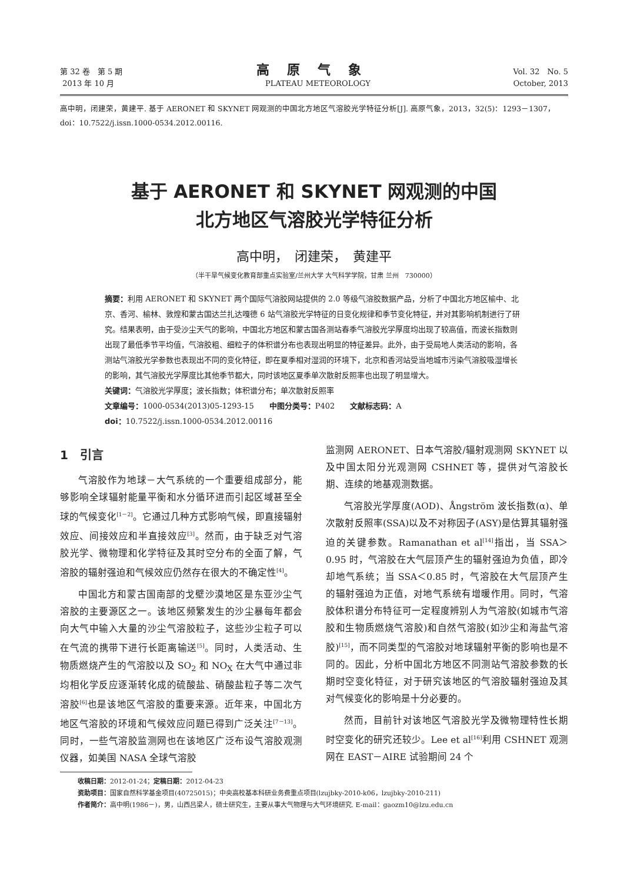第 32 卷　第 5 期
2013 年 10 月
高原气象
PLATEAU METEOROLOGY
Vol. 32　No. 5
October, 2013
高中明，闭建荣，黄建平. 基于 AERONET 和 SKYNET 网观测的中国北方地区气溶胶光学特征分析[J]. 高原气象，2013，32(5)：1293－1307，doi：10.7522/j.issn.1000-0534.2012.00116.
基于 AERONET 和 SKYNET 网观测的中国
北方地区气溶胶光学特征分析
高中明，　闭建荣，　黄建平
（半干旱气候变化教育部重点实验室/兰州大学 大气科学学院，甘肃 兰州　730000）
摘要：利用 AERONET 和 SKYNET 两个国际气溶胶网站提供的 2.0 等级气溶胶数据产品，分析了中国北方地区榆中、北京、香河、榆林、敦煌和蒙古国达兰扎达嘎德 6 站气溶胶光学特征的日变化规律和季节变化特征，并对其影响机制进行了研究。结果表明，由于受沙尘天气的影响，中国北方地区和蒙古国各测站春季气溶胶光学厚度均出现了较高值，而波长指数则出现了最低季节平均值，气溶胶粗、细粒子的体积谱分布也表现出明显的特征差异。此外，由于受局地人类活动的影响，各测站气溶胶光学参数也表现出不同的变化特征，即在夏季相对湿润的环境下，北京和香河站受当地城市污染气溶胶吸湿增长的影响，其气溶胶光学厚度比其他季节都大，同时该地区夏季单次散射反照率也出现了明显增大。
关键词：气溶胶光学厚度；波长指数；体积谱分布；单次散射反照率
文章编号：1000-0534(2013)05-1293-15　　中图分类号：P402　　文献标志码：A
doi：10.7522/j.issn.1000-0534.2012.00116
1　引言
气溶胶作为地球－大气系统的一个重要组成部分，能够影响全球辐射能量平衡和水分循环进而引起区域甚至全球的气候变化<sup>[1－2]</sup>。它通过几种方式影响气候，即直接辐射效应、间接效应和半直接效应<sup>[3]</sup>。然而，由于缺乏对气溶胶光学、微物理和化学特征及其时空分布的全面了解，气溶胶的辐射强迫和气候效应仍然存在很大的不确定性<sup>[4]</sup>。
中国北方和蒙古国南部的戈壁沙漠地区是东亚沙尘气溶胶的主要源区之一。该地区频繁发生的沙尘暴每年都会向大气中输入大量的沙尘气溶胶粒子，这些沙尘粒子可以在气流的携带下进行长距离输送<sup>[5]</sup>。同时，人类活动、生物质燃烧产生的气溶胶以及 SO<sub>2</sub> 和 NO<sub>X</sub> 在大气中通过非均相化学反应逐渐转化成的硫酸盐、硝酸盐粒子等二次气溶胶<sup>[6]</sup>也是该地区气溶胶的重要来源。近年来，中国北方地区气溶胶的环境和气候效应问题已得到广泛关注<sup>[7－13]</sup>。同时，一些气溶胶监测网也在该地区广泛布设气溶胶观测仪器，如美国 NASA 全球气溶胶
监测网 AERONET、日本气溶胶/辐射观测网 SKYNET 以及中国太阳分光观测网 CSHNET 等，提供对气溶胶长期、连续的地基观测数据。
气溶胶光学厚度(AOD)、Ångström 波长指数(α)、单次散射反照率(SSA)以及不对称因子(ASY)是估算其辐射强迫的关键参数。Ramanathan et al<sup>[14]</sup>指出，当 SSA＞0.95 时，气溶胶在大气层顶产生的辐射强迫为负值，即冷却地气系统；当 SSA＜0.85 时，气溶胶在大气层顶产生的辐射强迫为正值，对地气系统有增暖作用。同时，气溶胶体积谱分布特征可一定程度辨别人为气溶胶(如城市气溶胶和生物质燃烧气溶胶)和自然气溶胶(如沙尘和海盐气溶胶)<sup>[15]</sup>，而不同类型的气溶胶对地球辐射平衡的影响也是不同的。因此，分析中国北方地区不同测站气溶胶参数的长期时空变化特征，对于研究该地区的气溶胶辐射强迫及其对气候变化的影响是十分必要的。
然而，目前针对该地区气溶胶光学及微物理特性长期时空变化的研究还较少。Lee et al<sup>[16]</sup>利用 CSHNET 观测网在 EAST－AIRE 试验期间 24 个
收稿日期：2012-01-24；定稿日期：2012-04-23
资助项目：国家自然科学基金项目(40725015)；中央高校基本科研业务费重点项目(lzujbky-2010-k06，lzujbky-2010-211)
作者简介：高中明(1986－)，男，山西吕梁人，硕士研究生，主要从事大气物理与大气环境研究. E-mail：gaozm10@lzu.edu.cn